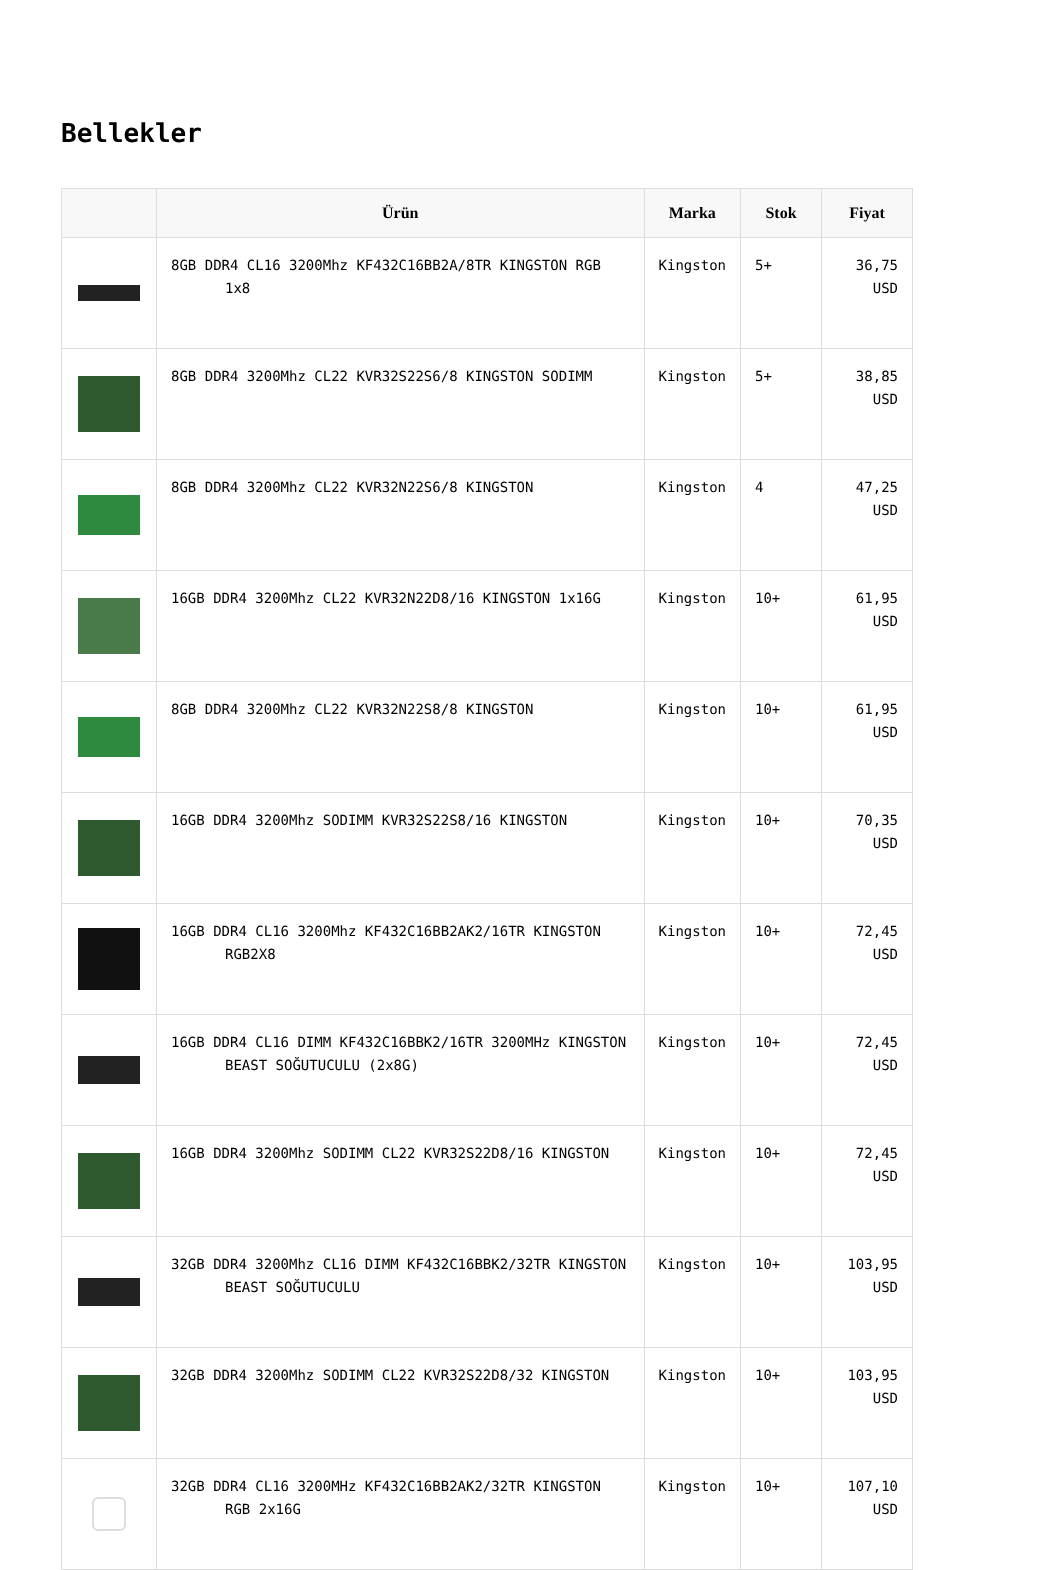Bellekler
| | Ürün | Marka | Stok | Fiyat |
| --- | --- | --- | --- | --- |
| | 8GB DDR4 CL16 3200Mhz KF432C16BB2A/8TR KINGSTON RGB 1x8 | Kingston | 5+ | 36,75 USD |
| | 8GB DDR4 3200Mhz CL22 KVR32S22S6/8 KINGSTON SODIMM | Kingston | 5+ | 38,85 USD |
| | 8GB DDR4 3200Mhz CL22 KVR32N22S6/8 KINGSTON | Kingston | 4 | 47,25 USD |
| | 16GB DDR4 3200Mhz CL22 KVR32N22D8/16 KINGSTON 1x16G | Kingston | 10+ | 61,95 USD |
| | 8GB DDR4 3200Mhz CL22 KVR32N22S8/8 KINGSTON | Kingston | 10+ | 61,95 USD |
| | 16GB DDR4 3200Mhz SODIMM KVR32S22S8/16 KINGSTON | Kingston | 10+ | 70,35 USD |
| | 16GB DDR4 CL16 3200Mhz KF432C16BB2AK2/16TR KINGSTON RGB2X8 | Kingston | 10+ | 72,45 USD |
| | 16GB DDR4 CL16 DIMM KF432C16BBK2/16TR 3200MHz KINGSTON BEAST SOĞUTUCULU (2x8G) | Kingston | 10+ | 72,45 USD |
| | 16GB DDR4 3200Mhz SODIMM CL22 KVR32S22D8/16 KINGSTON | Kingston | 10+ | 72,45 USD |
| | 32GB DDR4 3200Mhz CL16 DIMM KF432C16BBK2/32TR KINGSTON BEAST SOĞUTUCULU | Kingston | 10+ | 103,95 USD |
| | 32GB DDR4 3200Mhz SODIMM CL22 KVR32S22D8/32 KINGSTON | Kingston | 10+ | 103,95 USD |
| | 32GB DDR4 CL16 3200MHz KF432C16BB2AK2/32TR KINGSTON RGB 2x16G | Kingston | 10+ | 107,10 USD |